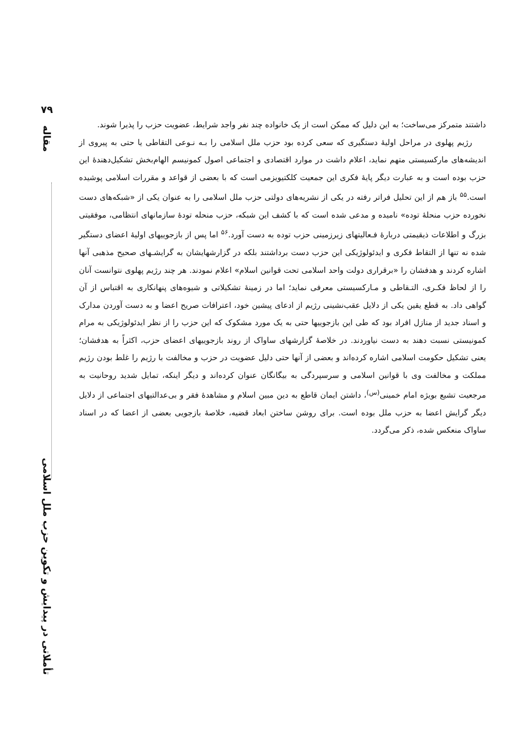۷۹
مقاله
تأملاتی در پیدایش و تکوین حزب ملل اسلامی
داشتند متمرکز می‌ساخت؛ به این دلیل که ممکن است از یک خانواده چند نفر واجد شرایط، عضویت حزب را پذیرا شوند.
رژیم پهلوی در مراحل اولیهٔ دستگیری که سعی کرده بود حزب ملل اسلامی را بـه نـوعی التقاطی یا حتی به پیروی از اندیشه‌های مارکسیستی متهم نماید، اعلام داشت در موارد اقتصادی و اجتماعی اصول کمونیسم الهام‌بخش تشکیل‌دهندهٔ این حزب بوده است و به عبارت دیگر پایهٔ فکری این جمعیت کلکتیویزمی است که با بعضی از قواعد و مقررات اسلامی پوشیده است.<sup>۵۵</sup> باز هم از این تحلیل فراتر رفته در یکی از نشریه‌های دولتی حزب ملل اسلامی را به عنوان یکی از «شبکه‌های دست نخورده حزب منحلهٔ توده» نامیده و مدعی شده است که با کشف این شبکه، حزب منحله تودهٔ سازمانهای انتظامی، موفقیتی بزرگ و اطلاعات ذیقیمتی دربارهٔ فـعالیتهای زیرزمینی حزب توده به دست آورد.<sup>۵۶</sup> اما پس از بازجوییهای اولیهٔ اعضای دستگیر شده نه تنها از التقاط فکری و ایدئولوژیکی این حزب دست برداشتند بلکه در گزارشهایشان به گرایشـهای صحیح مذهبی آنها اشاره کردند و هدفشان را «برقراری دولت واحد اسلامی تحت قوانین اسلام» اعلام نمودند. هر چند رژیم پهلوی نتوانست آنان را از لحاظ فکـری، التـقاطی و مـارکسیستی معرفی نماید؛ اما در زمینهٔ تشکیلاتی و شیوه‌های پنهانکاری به اقتباس از آن گواهی داد. به قطع یقین یکی از دلایل عقب‌نشینی رژیم از ادعای پیشین خود، اعترافات صریح اعضا و به دست آوردن مدارک و اسناد جدید از منازل افراد بود که طی این بازجوییها حتی به یک مورد مشکوک که این حزب را از نظر ایدئولوژیکی به مرام کمونیستی نسبت دهند به دست نیاوردند. در خلاصهٔ گزارشهای ساواک از روند بازجوییهای اعضای حزب، اکثراً به هدفشان؛ یعنی تشکیل حکومت اسلامی اشاره کرده‌اند و بعضی از آنها حتی دلیل عضویت در حزب و مخالفت با رژیم را غلط بودن رژیم مملکت و مخالفت وی با قوانین اسلامی و سرسپردگی به بیگانگان عنوان کرده‌اند و دیگر اینکه، تمایل شدید روحانیت به مرجعیت تشیع بویژه امام خمینی<sup>(س)</sup>، داشتن ایمان قاطع به دین مبین اسلام و مشاهدهٔ فقر و بی‌عدالتیهای اجتماعی از دلایل دیگر گرایش اعضا به حزب ملل بوده است. برای روشن ساختن ابعاد قضیه، خلاصهٔ بازجویی بعضی از اعضا که در اسناد ساواک منعکس شده، ذکر می‌گردد.